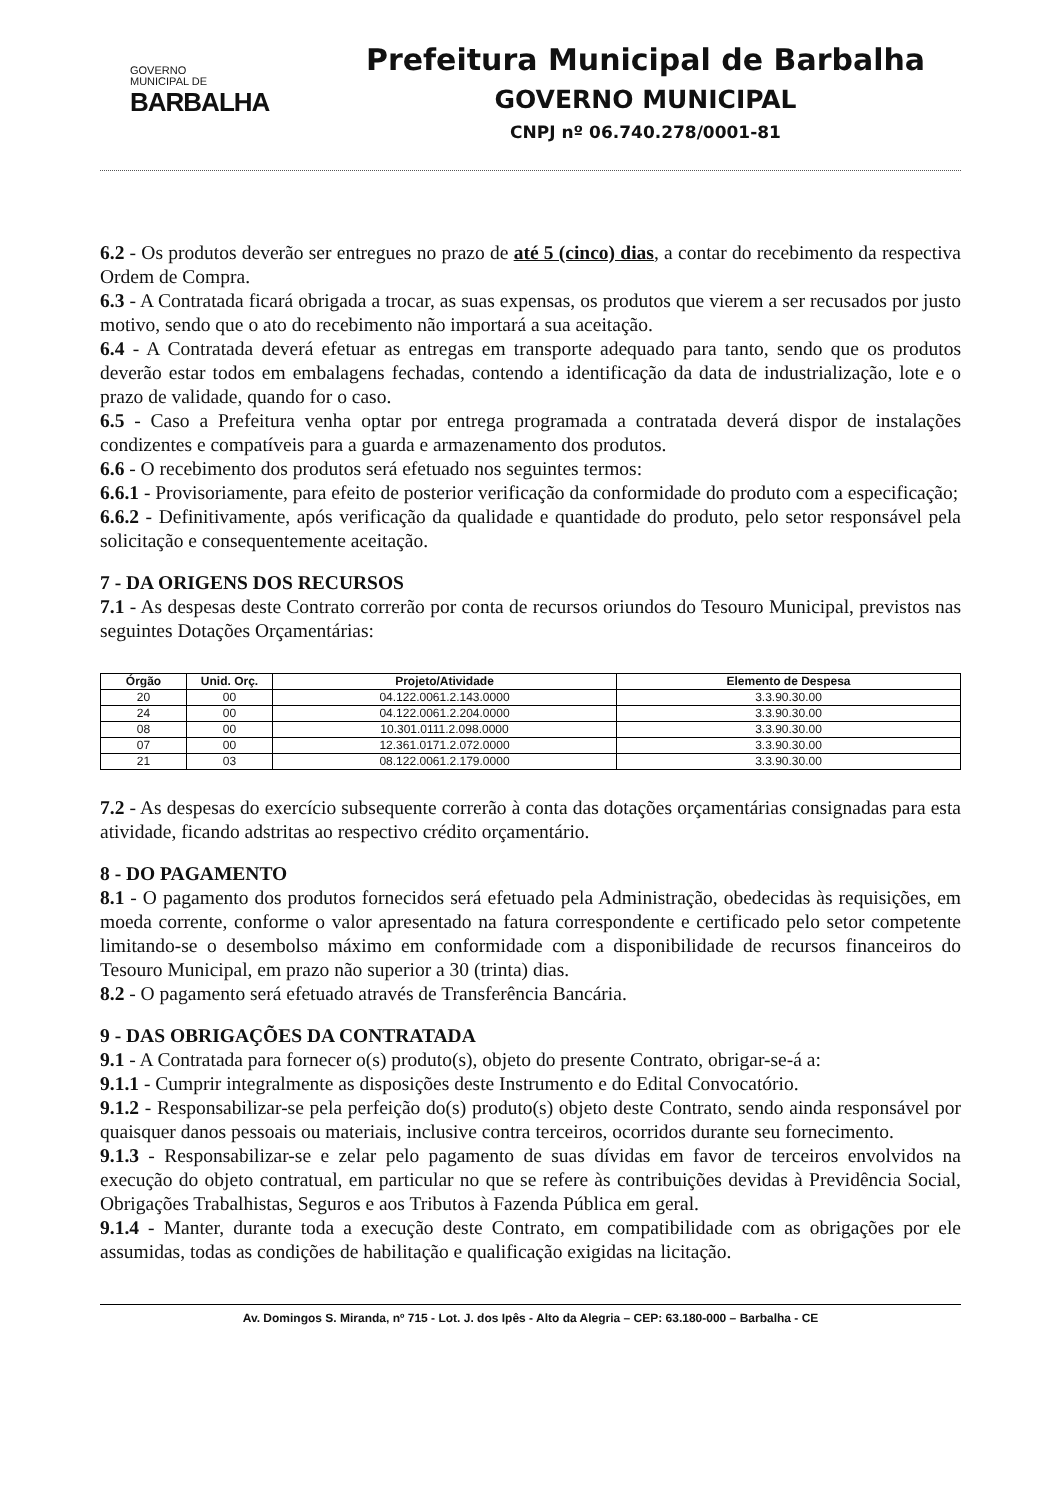GOVERNO
MUNICIPAL DE
BARBALHA
Prefeitura Municipal de Barbalha
GOVERNO MUNICIPAL
CNPJ nº 06.740.278/0001-81
6.2 - Os produtos deverão ser entregues no prazo de até 5 (cinco) dias, a contar do recebimento da respectiva Ordem de Compra.
6.3 - A Contratada ficará obrigada a trocar, as suas expensas, os produtos que vierem a ser recusados por justo motivo, sendo que o ato do recebimento não importará a sua aceitação.
6.4 - A Contratada deverá efetuar as entregas em transporte adequado para tanto, sendo que os produtos deverão estar todos em embalagens fechadas, contendo a identificação da data de industrialização, lote e o prazo de validade, quando for o caso.
6.5 - Caso a Prefeitura venha optar por entrega programada a contratada deverá dispor de instalações condizentes e compatíveis para a guarda e armazenamento dos produtos.
6.6 - O recebimento dos produtos será efetuado nos seguintes termos:
6.6.1 - Provisoriamente, para efeito de posterior verificação da conformidade do produto com a especificação;
6.6.2 - Definitivamente, após verificação da qualidade e quantidade do produto, pelo setor responsável pela solicitação e consequentemente aceitação.
7 - DA ORIGENS DOS RECURSOS
7.1 - As despesas deste Contrato correrão por conta de recursos oriundos do Tesouro Municipal, previstos nas seguintes Dotações Orçamentárias:
| Órgão | Unid. Orç. | Projeto/Atividade | Elemento de Despesa |
| --- | --- | --- | --- |
| 20 | 00 | 04.122.0061.2.143.0000 | 3.3.90.30.00 |
| 24 | 00 | 04.122.0061.2.204.0000 | 3.3.90.30.00 |
| 08 | 00 | 10.301.0111.2.098.0000 | 3.3.90.30.00 |
| 07 | 00 | 12.361.0171.2.072.0000 | 3.3.90.30.00 |
| 21 | 03 | 08.122.0061.2.179.0000 | 3.3.90.30.00 |
7.2 - As despesas do exercício subsequente correrão à conta das dotações orçamentárias consignadas para esta atividade, ficando adstritas ao respectivo crédito orçamentário.
8 - DO PAGAMENTO
8.1 - O pagamento dos produtos fornecidos será efetuado pela Administração, obedecidas às requisições, em moeda corrente, conforme o valor apresentado na fatura correspondente e certificado pelo setor competente limitando-se o desembolso máximo em conformidade com a disponibilidade de recursos financeiros do Tesouro Municipal, em prazo não superior a 30 (trinta) dias.
8.2 - O pagamento será efetuado através de Transferência Bancária.
9 - DAS OBRIGAÇÕES DA CONTRATADA
9.1 - A Contratada para fornecer o(s) produto(s), objeto do presente Contrato, obrigar-se-á a:
9.1.1 - Cumprir integralmente as disposições deste Instrumento e do Edital Convocatório.
9.1.2 - Responsabilizar-se pela perfeição do(s) produto(s) objeto deste Contrato, sendo ainda responsável por quaisquer danos pessoais ou materiais, inclusive contra terceiros, ocorridos durante seu fornecimento.
9.1.3 - Responsabilizar-se e zelar pelo pagamento de suas dívidas em favor de terceiros envolvidos na execução do objeto contratual, em particular no que se refere às contribuições devidas à Previdência Social, Obrigações Trabalhistas, Seguros e aos Tributos à Fazenda Pública em geral.
9.1.4 - Manter, durante toda a execução deste Contrato, em compatibilidade com as obrigações por ele assumidas, todas as condições de habilitação e qualificação exigidas na licitação.
Av. Domingos S. Miranda, nº 715 - Lot. J. dos Ipês - Alto da Alegria – CEP: 63.180-000 – Barbalha - CE